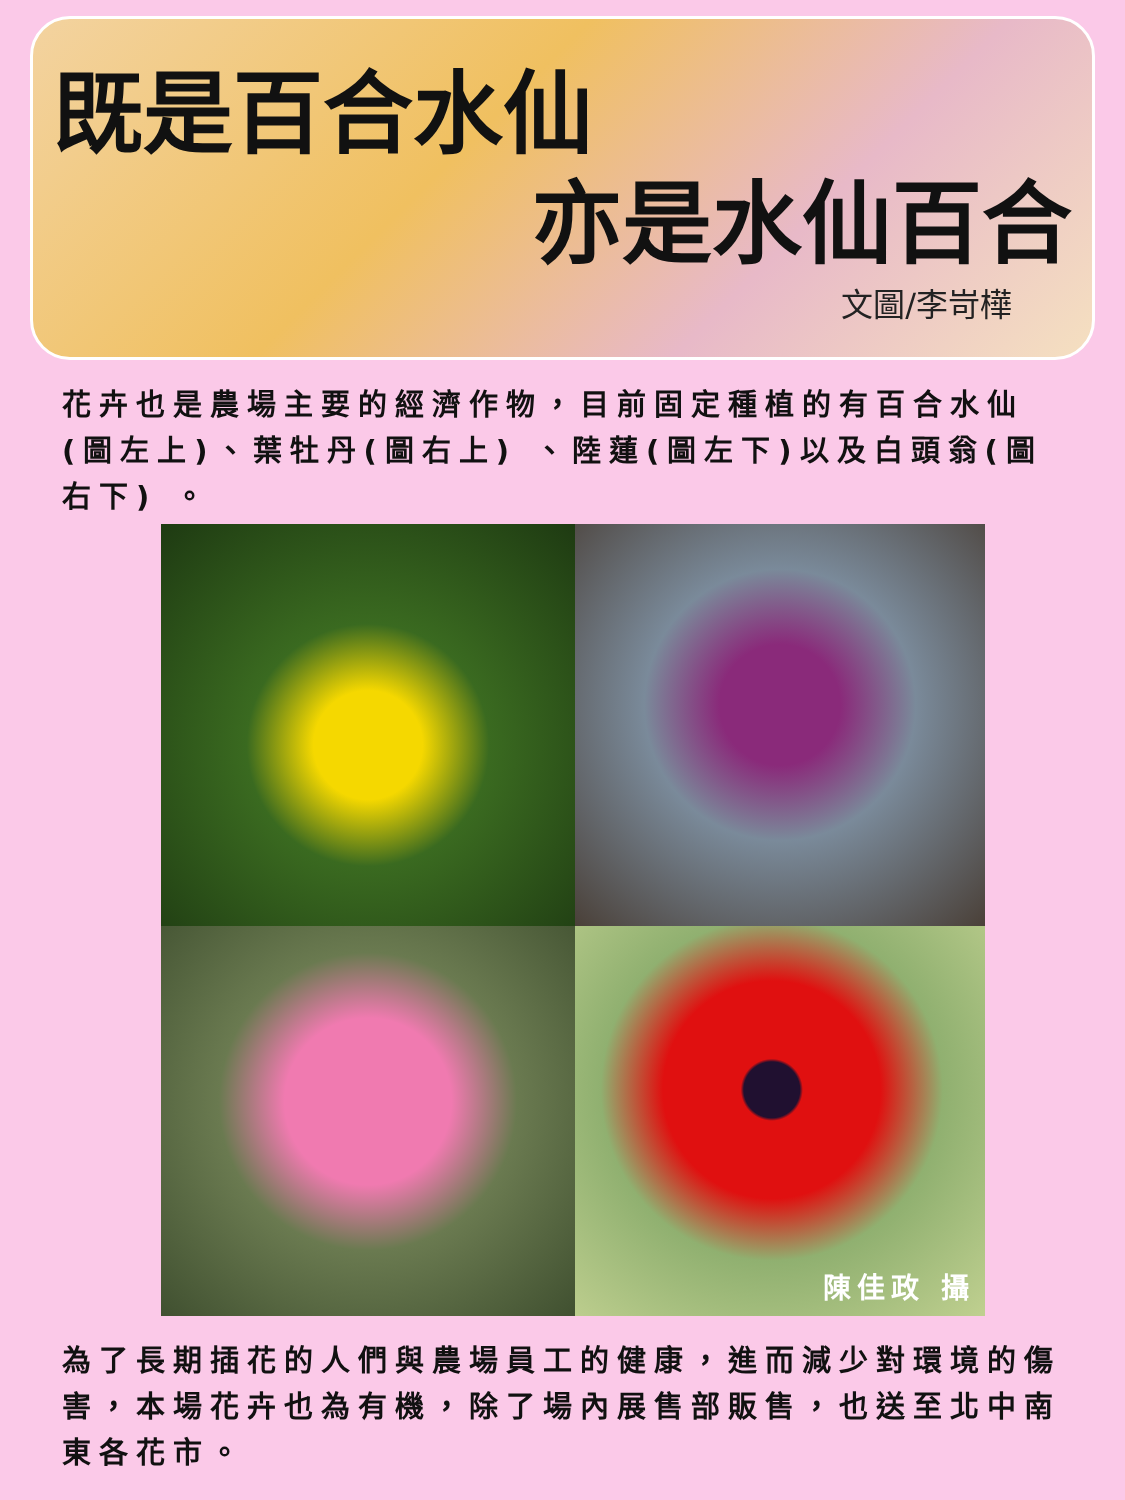既是百合水仙
亦是水仙百合
文圖/李岢樺
花卉也是農場主要的經濟作物，目前固定種植的有百合水仙(圖左上)、葉牡丹(圖右上) 、陸蓮(圖左下)以及白頭翁(圖右下) 。
陳佳政 攝
為了長期插花的人們與農場員工的健康，進而減少對環境的傷害，本場花卉也為有機，除了場內展售部販售，也送至北中南東各花市。